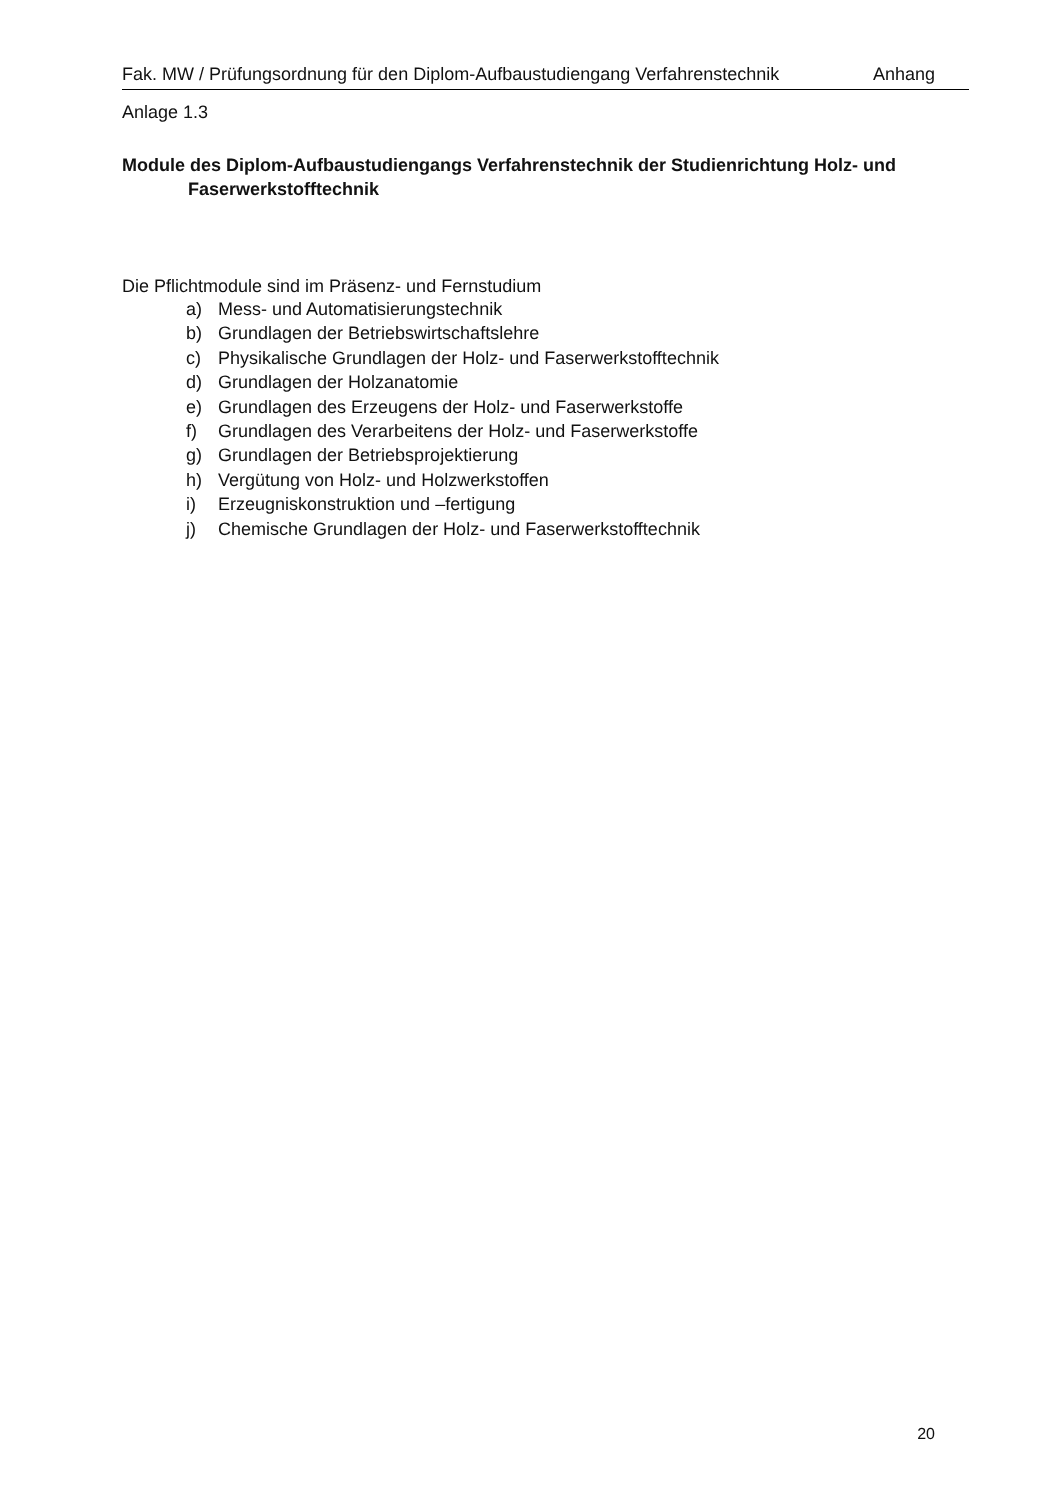Fak. MW / Prüfungsordnung für den Diplom-Aufbaustudiengang Verfahrenstechnik Anhang
Anlage 1.3
Module des Diplom-Aufbaustudiengangs Verfahrenstechnik der Studienrichtung Holz- und Faserwerkstofftechnik
Die Pflichtmodule sind im Präsenz- und Fernstudium
a) Mess- und Automatisierungstechnik
b) Grundlagen der Betriebswirtschaftslehre
c) Physikalische Grundlagen der Holz- und Faserwerkstofftechnik
d) Grundlagen der Holzanatomie
e) Grundlagen des Erzeugens der Holz- und Faserwerkstoffe
f) Grundlagen des Verarbeitens der Holz- und Faserwerkstoffe
g) Grundlagen der Betriebsprojektierung
h) Vergütung von Holz- und Holzwerkstoffen
i) Erzeugniskonstruktion und –fertigung
j) Chemische Grundlagen der Holz- und Faserwerkstofftechnik
20